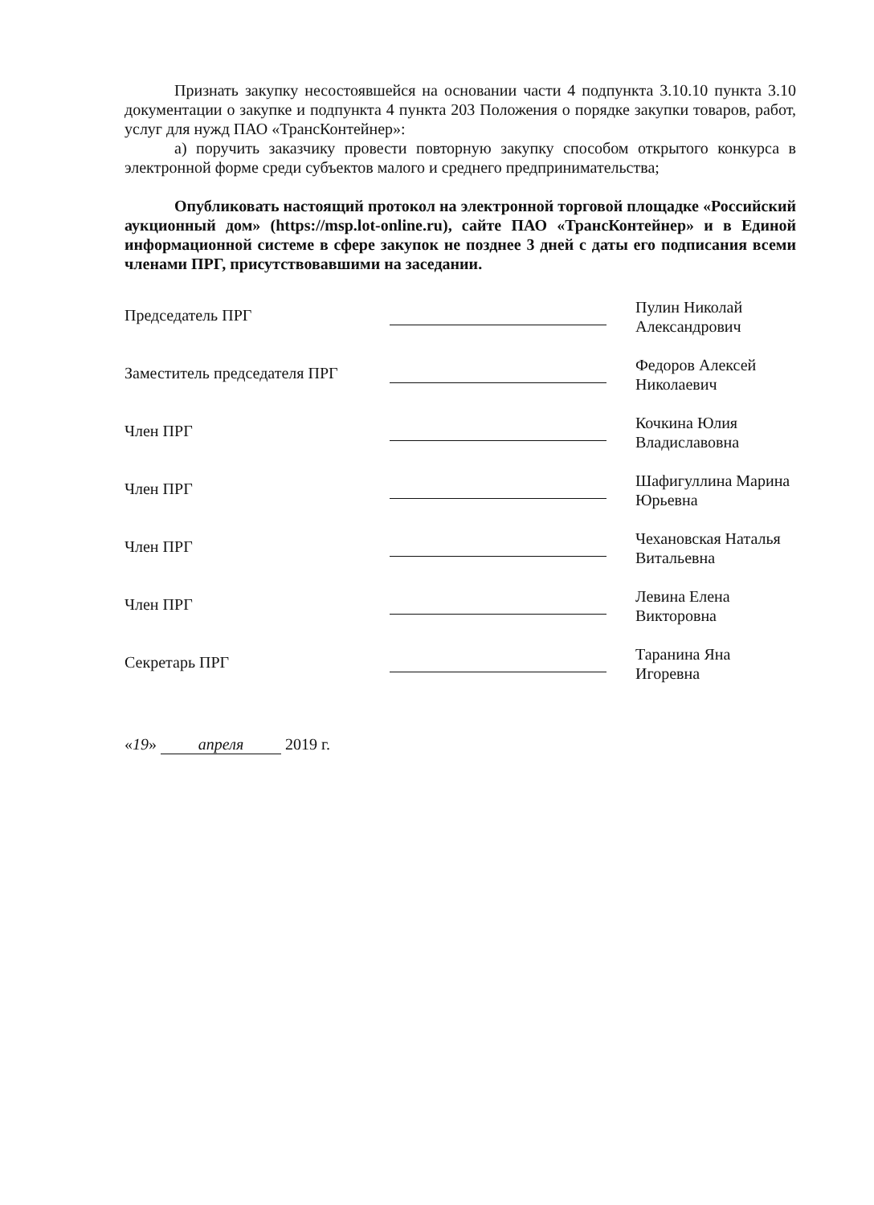Признать закупку несостоявшейся на основании части 4 подпункта 3.10.10 пункта 3.10 документации о закупке и подпункта 4 пункта 203 Положения о порядке закупки товаров, работ, услуг для нужд ПАО «ТрансКонтейнер»:
а) поручить заказчику провести повторную закупку способом открытого конкурса в электронной форме среди субъектов малого и среднего предпринимательства;
Опубликовать настоящий протокол на электронной торговой площадке «Российский аукционный дом» (https://msp.lot-online.ru), сайте ПАО «ТрансКонтейнер» и в Единой информационной системе в сфере закупок не позднее 3 дней с даты его подписания всеми членами ПРГ, присутствовавшими на заседании.
| Председатель ПРГ | | Пулин Николай Александрович |
| Заместитель председателя ПРГ | | Федоров Алексей Николаевич |
| Член ПРГ | | Кочкина Юлия Владиславовна |
| Член ПРГ | | Шафигуллина Марина Юрьевна |
| Член ПРГ | | Чехановская Наталья Витальевна |
| Член ПРГ | | Левина Елена Викторовна |
| Секретарь ПРГ | | Таранина Яна Игоревна |
«19» апреля 2019 г.